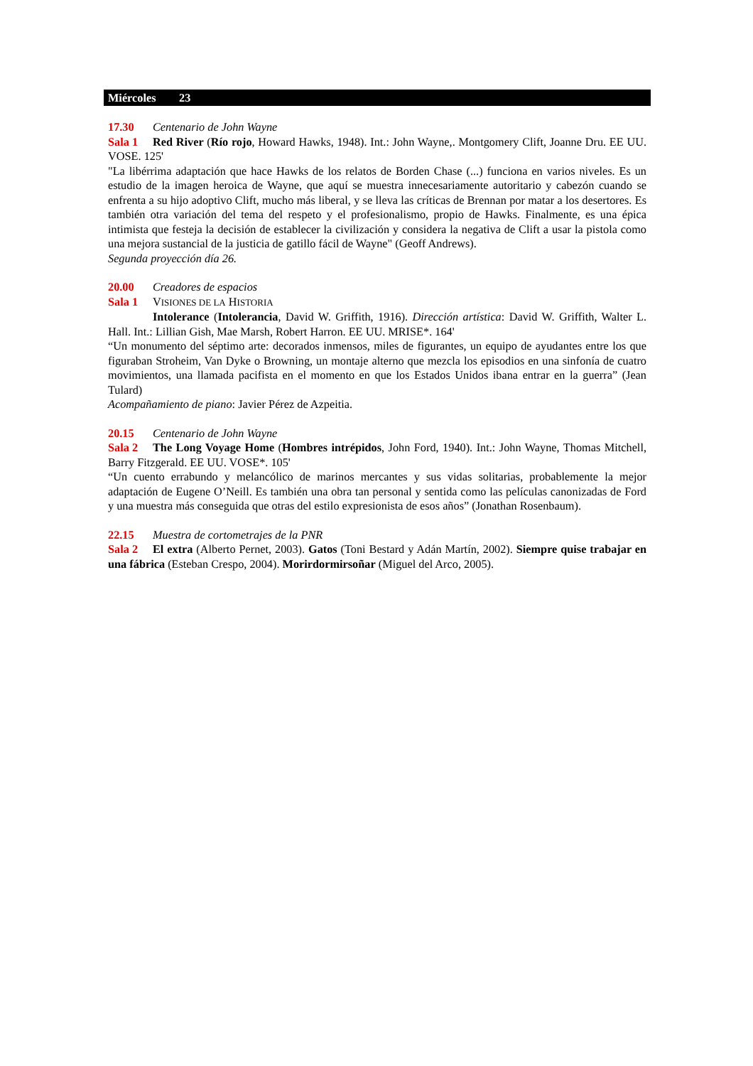Miércoles 23
17.30 Centenario de John Wayne
Sala 1 Red River (Río rojo, Howard Hawks, 1948). Int.: John Wayne,. Montgomery Clift, Joanne Dru. EE UU. VOSE. 125'
"La libérrima adaptación que hace Hawks de los relatos de Borden Chase (...) funciona en varios niveles. Es un estudio de la imagen heroica de Wayne, que aquí se muestra innecesariamente autoritario y cabezón cuando se enfrenta a su hijo adoptivo Clift, mucho más liberal, y se lleva las críticas de Brennan por matar a los desertores. Es también otra variación del tema del respeto y el profesionalismo, propio de Hawks. Finalmente, es una épica intimista que festeja la decisión de establecer la civilización y considera la negativa de Clift a usar la pistola como una mejora sustancial de la justicia de gatillo fácil de Wayne" (Geoff Andrews).
Segunda proyección día 26.
20.00 Creadores de espacios
Sala 1 VISIONES DE LA HISTORIA
Intolerance (Intolerancia, David W. Griffith, 1916). Dirección artística: David W. Griffith, Walter L. Hall. Int.: Lillian Gish, Mae Marsh, Robert Harron. EE UU. MRISE*. 164'
“Un monumento del séptimo arte: decorados inmensos, miles de figurantes, un equipo de ayudantes entre los que figuraban Stroheim, Van Dyke o Browning, un montaje alterno que mezcla los episodios en una sinfonía de cuatro movimientos, una llamada pacifista en el momento en que los Estados Unidos ibana entrar en la guerra” (Jean Tulard)
Acompañamiento de piano: Javier Pérez de Azpeitia.
20.15 Centenario de John Wayne
Sala 2 The Long Voyage Home (Hombres intrépidos, John Ford, 1940). Int.: John Wayne, Thomas Mitchell, Barry Fitzgerald. EE UU. VOSE*. 105'
“Un cuento errabundo y melancólico de marinos mercantes y sus vidas solitarias, probablemente la mejor adaptación de Eugene O’Neill. Es también una obra tan personal y sentida como las películas canonizadas de Ford y una muestra más conseguida que otras del estilo expresionista de esos años” (Jonathan Rosenbaum).
22.15 Muestra de cortometrajes de la PNR
Sala 2 El extra (Alberto Pernet, 2003). Gatos (Toni Bestard y Adán Martín, 2002). Siempre quise trabajar en una fábrica (Esteban Crespo, 2004). Morirdormirsoñar (Miguel del Arco, 2005).